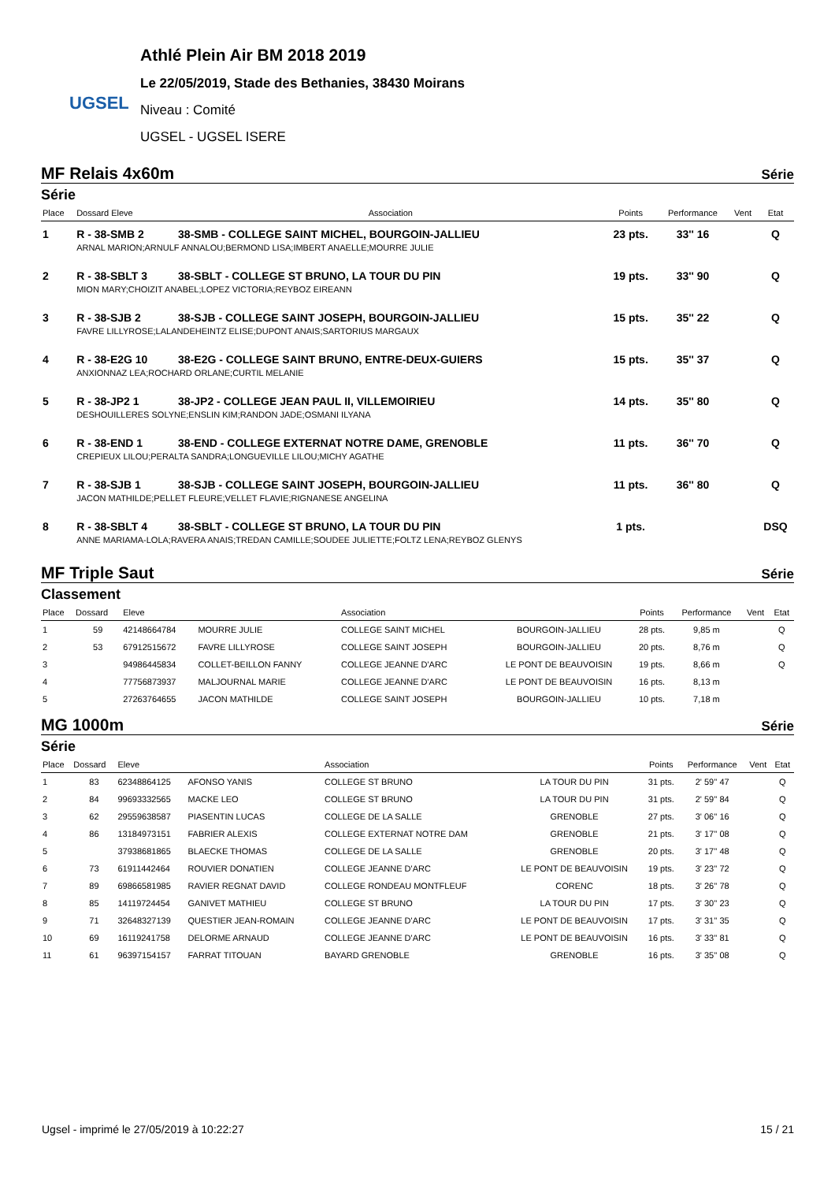UGSEL
Athlé Plein Air BM 2018 2019
Le 22/05/2019, Stade des Bethanies, 38430 Moirans
Niveau : Comité
UGSEL - UGSEL ISERE
MF Relais 4x60m Série
Série
| Place | Dossard Eleve | Association | Points | Performance | Vent | Etat |
| --- | --- | --- | --- | --- | --- | --- |
| 1 | R - 38-SMB 2 | 38-SMB - COLLEGE SAINT MICHEL, BOURGOIN-JALLIEU | 23 pts. | 33'' 16 | | Q |
| | ARNAL MARION;ARNULF ANNALOU;BERMOND LISA;IMBERT ANAELLE;MOURRE JULIE | | | | | |
| 2 | R - 38-SBLT 3 | 38-SBLT - COLLEGE ST BRUNO, LA TOUR DU PIN | 19 pts. | 33'' 90 | | Q |
| | MION MARY;CHOIZIT ANABEL;LOPEZ VICTORIA;REYBOZ EIREANN | | | | | |
| 3 | R - 38-SJB 2 | 38-SJB - COLLEGE SAINT JOSEPH, BOURGOIN-JALLIEU | 15 pts. | 35'' 22 | | Q |
| | FAVRE LILLYROSE;LALANDEHEINTZ ELISE;DUPONT ANAIS;SARTORIUS MARGAUX | | | | | |
| 4 | R - 38-E2G 10 | 38-E2G - COLLEGE SAINT BRUNO, ENTRE-DEUX-GUIERS | 15 pts. | 35'' 37 | | Q |
| | ANXIONNAZ LEA;ROCHARD ORLANE;CURTIL MELANIE | | | | | |
| 5 | R - 38-JP2 1 | 38-JP2 - COLLEGE JEAN PAUL II, VILLEMOIRIEU | 14 pts. | 35'' 80 | | Q |
| | DESHOUILLERES SOLYNE;ENSLIN KIM;RANDON JADE;OSMANI ILYANA | | | | | |
| 6 | R - 38-END 1 | 38-END - COLLEGE EXTERNAT NOTRE DAME, GRENOBLE | 11 pts. | 36'' 70 | | Q |
| | CREPIEUX LILOU;PERALTA SANDRA;LONGUEVILLE LILOU;MICHY AGATHE | | | | | |
| 7 | R - 38-SJB 1 | 38-SJB - COLLEGE SAINT JOSEPH, BOURGOIN-JALLIEU | 11 pts. | 36'' 80 | | Q |
| | JACON MATHILDE;PELLET FLEURE;VELLET FLAVIE;RIGNANESE ANGELINA | | | | | |
| 8 | R - 38-SBLT 4 | 38-SBLT - COLLEGE ST BRUNO, LA TOUR DU PIN | 1 pts. | | | DSQ |
| | ANNE MARIAMA-LOLA;RAVERA ANAIS;TREDAN CAMILLE;SOUDEE JULIETTE;FOLTZ LENA;REYBOZ GLENYS | | | | | |
MF Triple Saut Série
Classement
| Place | Dossard | Eleve | | Association | | Points | Performance | Vent | Etat |
| --- | --- | --- | --- | --- | --- | --- | --- | --- | --- |
| 1 | 59 | 42148664784 | MOURRE JULIE | COLLEGE SAINT MICHEL | BOURGOIN-JALLIEU | 28 pts. | 9,85 m | | Q |
| 2 | 53 | 67912515672 | FAVRE LILLYROSE | COLLEGE SAINT JOSEPH | BOURGOIN-JALLIEU | 20 pts. | 8,76 m | | Q |
| 3 | | 94986445834 | COLLET-BEILLON FANNY | COLLEGE JEANNE D'ARC | LE PONT DE BEAUVOISIN | 19 pts. | 8,66 m | | Q |
| 4 | | 77756873937 | MALJOURNAL MARIE | COLLEGE JEANNE D'ARC | LE PONT DE BEAUVOISIN | 16 pts. | 8,13 m | | |
| 5 | | 27263764655 | JACON MATHILDE | COLLEGE SAINT JOSEPH | BOURGOIN-JALLIEU | 10 pts. | 7,18 m | | |
MG 1000m Série
Série
| Place | Dossard | Eleve | | Association | | Points | Performance | Vent | Etat |
| --- | --- | --- | --- | --- | --- | --- | --- | --- | --- |
| 1 | 83 | 62348864125 | AFONSO YANIS | COLLEGE ST BRUNO | LA TOUR DU PIN | 31 pts. | 2' 59'' 47 | | Q |
| 2 | 84 | 99693332565 | MACKE LEO | COLLEGE ST BRUNO | LA TOUR DU PIN | 31 pts. | 2' 59'' 84 | | Q |
| 3 | 62 | 29559638587 | PIASENTIN LUCAS | COLLEGE DE LA SALLE | GRENOBLE | 27 pts. | 3' 06'' 16 | | Q |
| 4 | 86 | 13184973151 | FABRIER ALEXIS | COLLEGE EXTERNAT NOTRE DAM | GRENOBLE | 21 pts. | 3' 17'' 08 | | Q |
| 5 | | 37938681865 | BLAECKE THOMAS | COLLEGE DE LA SALLE | GRENOBLE | 20 pts. | 3' 17'' 48 | | Q |
| 6 | 73 | 61911442464 | ROUVIER DONATIEN | COLLEGE JEANNE D'ARC | LE PONT DE BEAUVOISIN | 19 pts. | 3' 23'' 72 | | Q |
| 7 | 89 | 69866581985 | RAVIER REGNAT DAVID | COLLEGE RONDEAU MONTFLEUF | CORENC | 18 pts. | 3' 26'' 78 | | Q |
| 8 | 85 | 14119724454 | GANIVET MATHIEU | COLLEGE ST BRUNO | LA TOUR DU PIN | 17 pts. | 3' 30'' 23 | | Q |
| 9 | 71 | 32648327139 | QUESTIER JEAN-ROMAIN | COLLEGE JEANNE D'ARC | LE PONT DE BEAUVOISIN | 17 pts. | 3' 31'' 35 | | Q |
| 10 | 69 | 16119241758 | DELORME ARNAUD | COLLEGE JEANNE D'ARC | LE PONT DE BEAUVOISIN | 16 pts. | 3' 33'' 81 | | Q |
| 11 | 61 | 96397154157 | FARRAT TITOUAN | BAYARD GRENOBLE | GRENOBLE | 16 pts. | 3' 35'' 08 | | Q |
Ugsel - imprimé le 27/05/2019 à 10:22:27 15 / 21